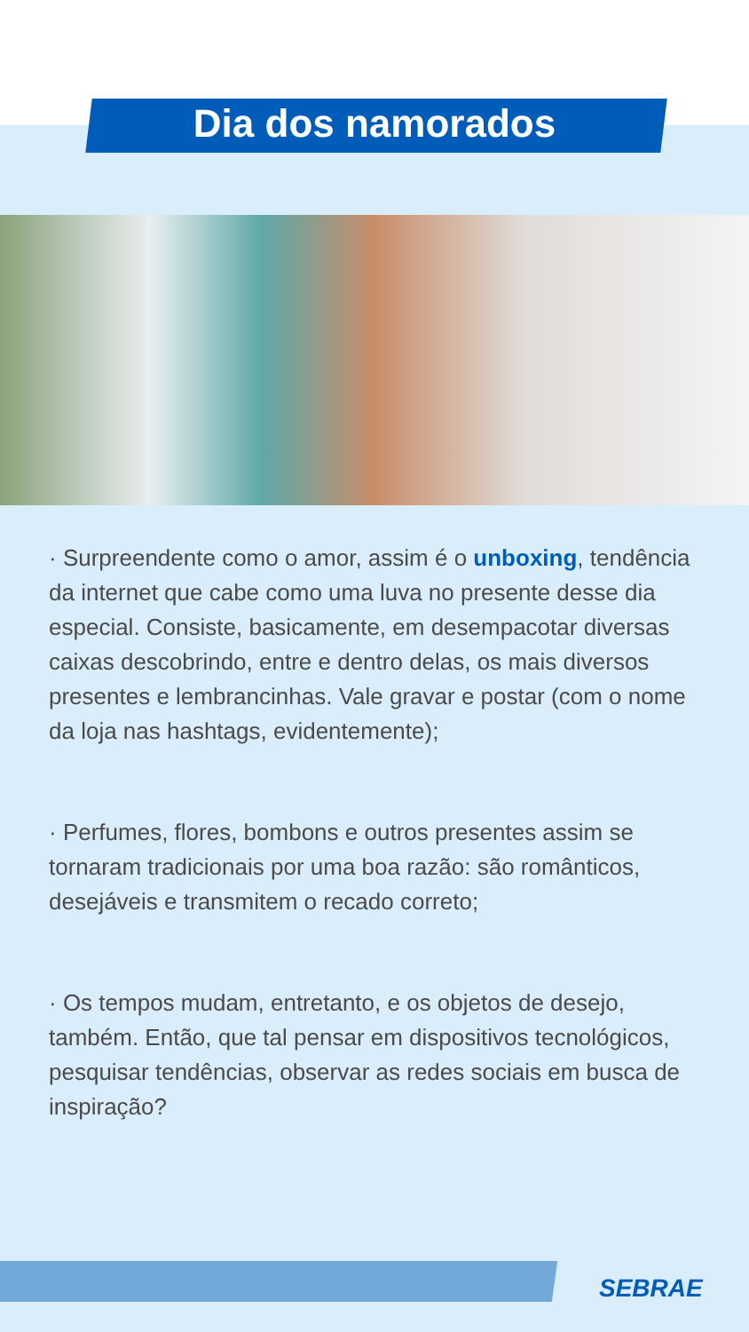Dia dos namorados
· Surpreendente como o amor, assim é o unboxing, tendência da internet que cabe como uma luva no presente desse dia especial. Consiste, basicamente, em desempacotar diversas caixas descobrindo, entre e dentro delas, os mais diversos presentes e lembrancinhas. Vale gravar e postar (com o nome da loja nas hashtags, evidentemente);
· Perfumes, flores, bombons e outros presentes assim se tornaram tradicionais por uma boa razão: são românticos, desejáveis e transmitem o recado correto;
· Os tempos mudam, entretanto, e os objetos de desejo, também. Então, que tal pensar em dispositivos tecnológicos, pesquisar tendências, observar as redes sociais em busca de inspiração?
SEBRAE